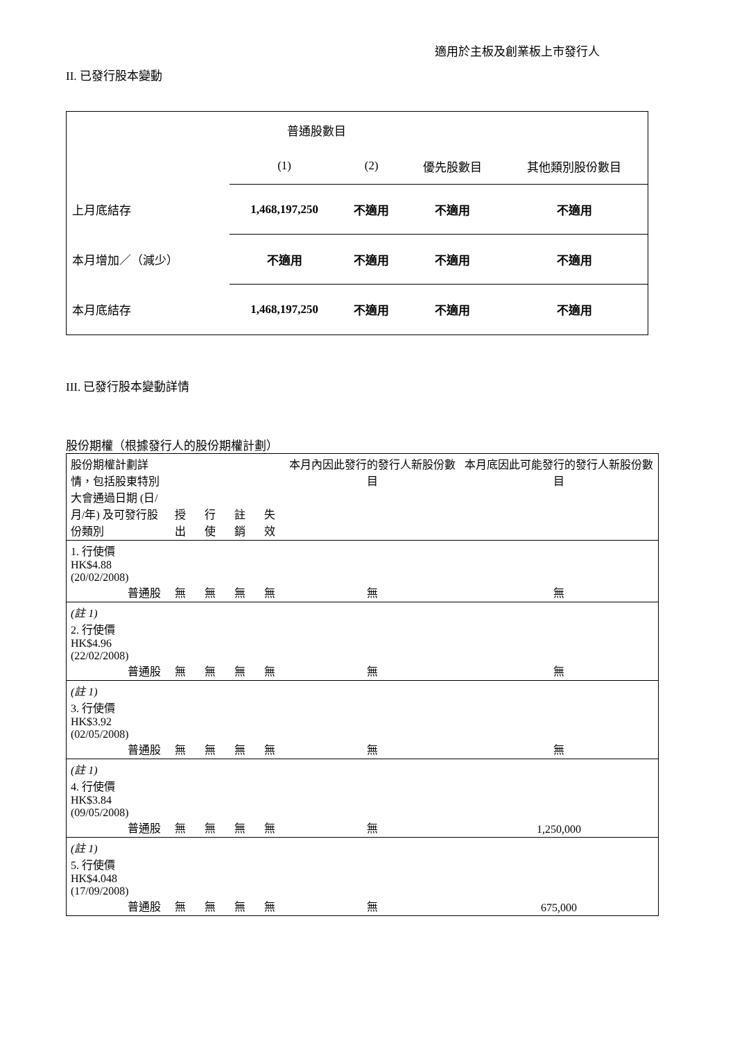適用於主板及創業板上市發行人
II. 已發行股本變動
| | 普通股數目 | | | |
| | (1) | (2) | 優先股數目 | 其他類別股份數目 |
| 上月底結存 | 1,468,197,250 | 不適用 | 不適用 | 不適用 |
| 本月增加／（減少） | 不適用 | 不適用 | 不適用 | 不適用 |
| 本月底結存 | 1,468,197,250 | 不適用 | 不適用 | 不適用 |
III. 已發行股本變動詳情
股份期權（根據發行人的股份期權計劃）
| 股份期權計劃詳情，包括股東特別大會通過日期 (日/月/年) 及可發行股份類別 | 授出 | 行使 | 註銷 | 失效 | 本月內因此發行的發行人新股份數目 | 本月底因此可能發行的發行人新股份數目 |
| 1. 行使價 HK$4.88 (20/02/2008) 普通股 | 無 | 無 | 無 | 無 | 無 | 無 |
| (註 1) 2. 行使價 HK$4.96 (22/02/2008) 普通股 | 無 | 無 | 無 | 無 | 無 | 無 |
| (註 1) 3. 行使價 HK$3.92 (02/05/2008) 普通股 | 無 | 無 | 無 | 無 | 無 | 無 |
| (註 1) 4. 行使價 HK$3.84 (09/05/2008) 普通股 | 無 | 無 | 無 | 無 | 無 | 1,250,000 |
| (註 1) 5. 行使價 HK$4.048 (17/09/2008) 普通股 | 無 | 無 | 無 | 無 | 無 | 675,000 |
本月內變動